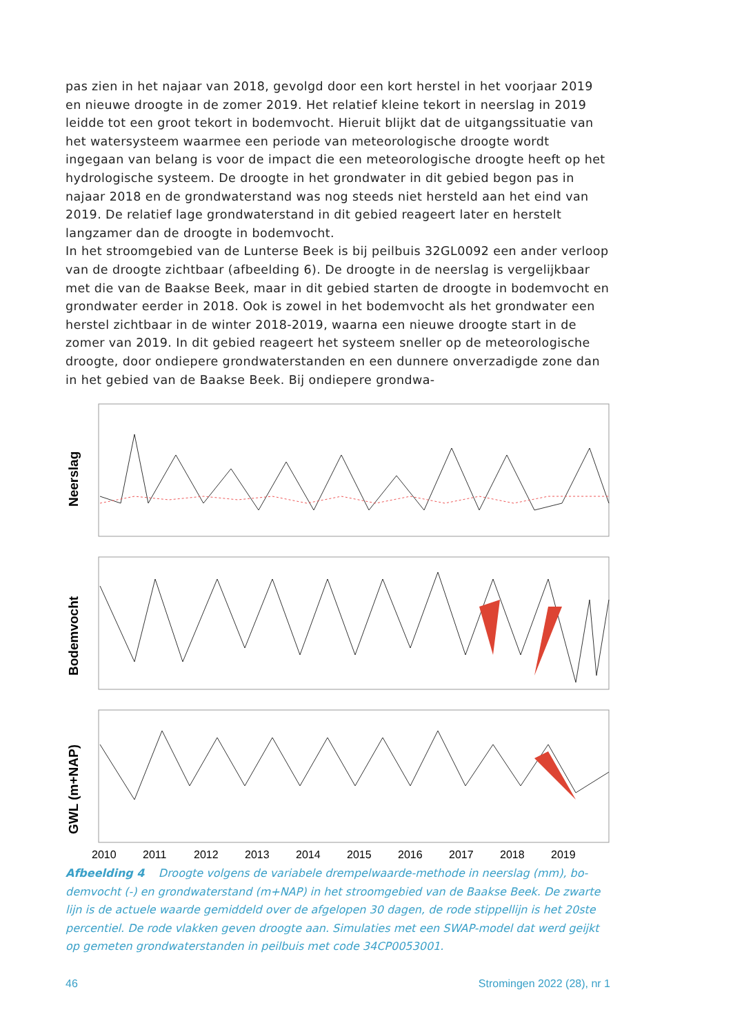pas zien in het najaar van 2018, gevolgd door een kort herstel in het voorjaar 2019 en nieuwe droogte in de zomer 2019. Het relatief kleine tekort in neerslag in 2019 leidde tot een groot tekort in bodemvocht. Hieruit blijkt dat de uit­gangssituatie van het watersysteem waarmee een periode van meteorologische droogte wordt ingegaan van belang is voor de impact die een meteorologische droogte heeft op het hydrologische systeem. De droogte in het grondwater in dit gebied begon pas in najaar 2018 en de grondwaterstand was nog steeds niet hersteld aan het eind van 2019. De relatief lage grondwaterstand in dit gebied reageert later en herstelt langzamer dan de droogte in bodemvocht.
In het stroomgebied van de Lunterse Beek is bij peilbuis 32GL0092 een ander verloop van de droogte zichtbaar (afbeelding 6). De droogte in de neerslag is ver­gelijkbaar met die van de Baakse Beek, maar in dit gebied starten de droogte in bodemvocht en grondwater eerder in 2018. Ook is zowel in het bodemvocht als het grondwater een herstel zichtbaar in de winter 2018-2019, waarna een nieuwe droogte start in de zomer van 2019. In dit gebied reageert het systeem sneller op de meteorologische droogte, door ondiepere grondwaterstanden en een dunnere onverzadigde zone dan in het gebied van de Baakse Beek. Bij ondiepere grondwa-
Neerslag
Bodemvocht
GWL (m+NAP)
2010
2011
2012
2013
2014
2015
2016
2017
2018
2019
Afbeelding 4 Droogte volgens de variabele drempelwaarde-methode in neerslag (mm), bo­demvocht (-) en grondwaterstand (m+NAP) in het stroomgebied van de Baakse Beek. De zwarte lijn is de actuele waarde gemiddeld over de afgelopen 30 dagen, de rode stippellijn is het 20ste percentiel. De rode vlakken geven droogte aan. Simulaties met een SWAP-model dat werd geijkt op gemeten grondwaterstanden in peilbuis met code 34CP0053001.
46 Stromingen 2022 (28), nr 1